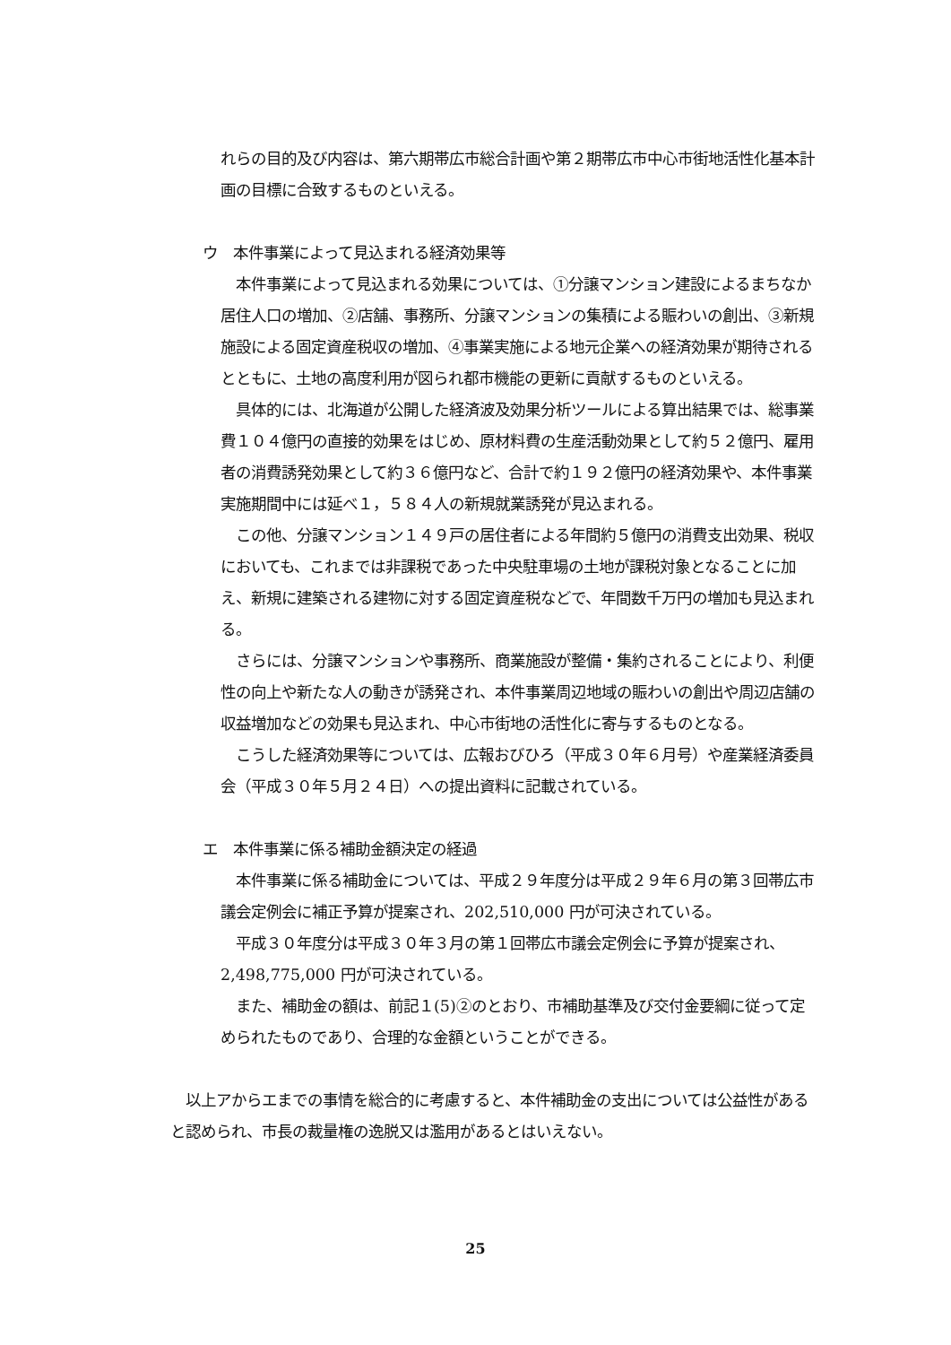れらの目的及び内容は、第六期帯広市総合計画や第２期帯広市中心市街地活性化基本計画の目標に合致するものといえる。
ウ　本件事業によって見込まれる経済効果等
本件事業によって見込まれる効果については、①分譲マンション建設によるまちなか居住人口の増加、②店舗、事務所、分譲マンションの集積による賑わいの創出、③新規施設による固定資産税収の増加、④事業実施による地元企業への経済効果が期待されるとともに、土地の高度利用が図られ都市機能の更新に貢献するものといえる。
具体的には、北海道が公開した経済波及効果分析ツールによる算出結果では、総事業費１０４億円の直接的効果をはじめ、原材料費の生産活動効果として約５２億円、雇用者の消費誘発効果として約３６億円など、合計で約１９２億円の経済効果や、本件事業実施期間中には延べ１，５８４人の新規就業誘発が見込まれる。
この他、分譲マンション１４９戸の居住者による年間約５億円の消費支出効果、税収においても、これまでは非課税であった中央駐車場の土地が課税対象となることに加え、新規に建築される建物に対する固定資産税などで、年間数千万円の増加も見込まれる。
さらには、分譲マンションや事務所、商業施設が整備・集約されることにより、利便性の向上や新たな人の動きが誘発され、本件事業周辺地域の賑わいの創出や周辺店舗の収益増加などの効果も見込まれ、中心市街地の活性化に寄与するものとなる。
こうした経済効果等については、広報おびひろ（平成３０年６月号）や産業経済委員会（平成３０年５月２４日）への提出資料に記載されている。
エ　本件事業に係る補助金額決定の経過
本件事業に係る補助金については、平成２９年度分は平成２９年６月の第３回帯広市議会定例会に補正予算が提案され、202,510,000 円が可決されている。
平成３０年度分は平成３０年３月の第１回帯広市議会定例会に予算が提案され、2,498,775,000 円が可決されている。
また、補助金の額は、前記１(5)②のとおり、市補助基準及び交付金要綱に従って定められたものであり、合理的な金額ということができる。
以上アからエまでの事情を総合的に考慮すると、本件補助金の支出については公益性があると認められ、市長の裁量権の逸脱又は濫用があるとはいえない。
25